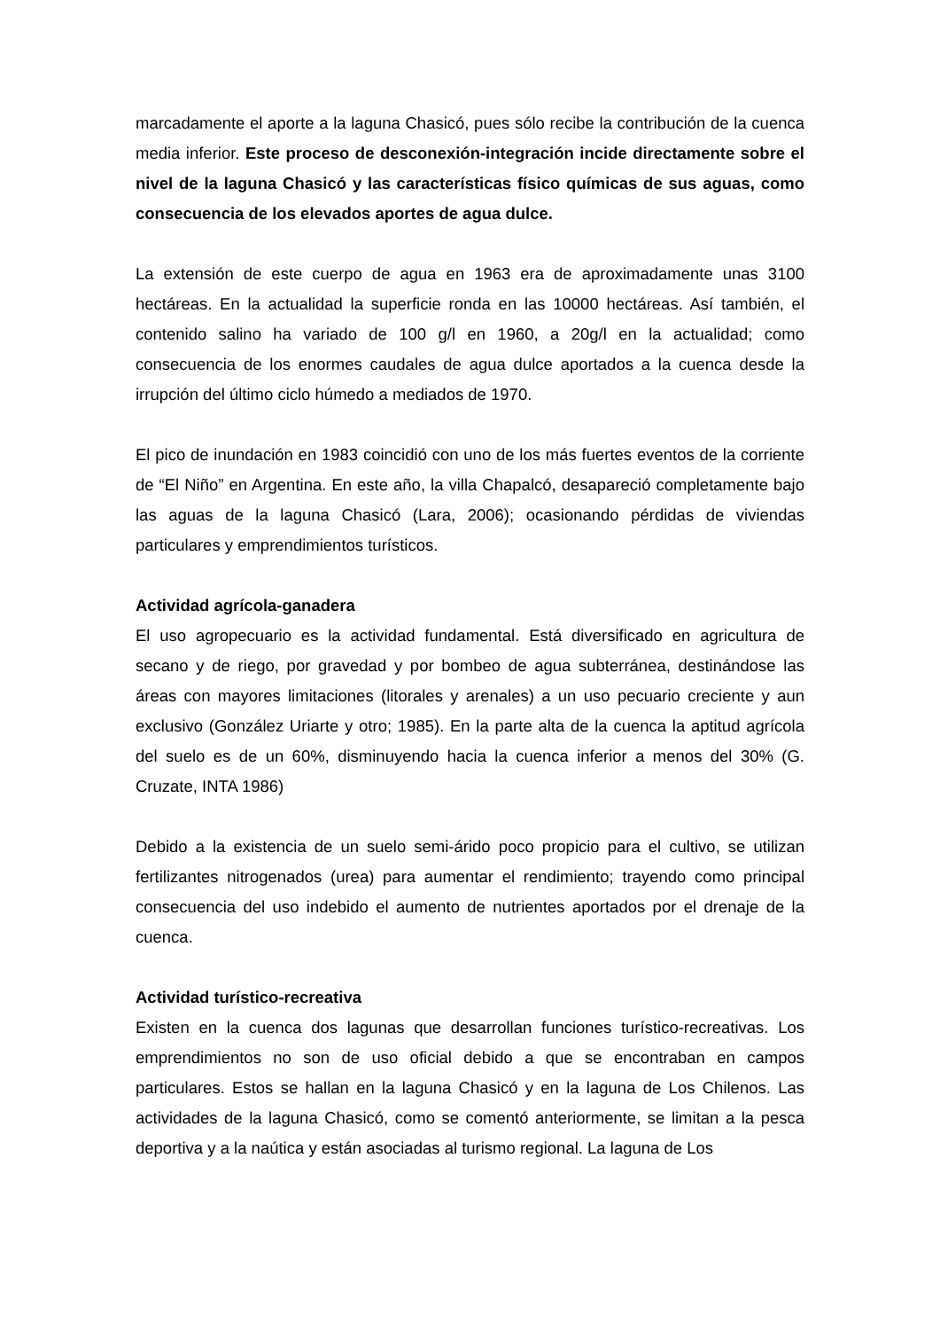marcadamente el aporte a la laguna Chasicó, pues sólo recibe la contribución de la cuenca media inferior. Este proceso de desconexión-integración incide directamente sobre el nivel de la laguna Chasicó y las características físico químicas de sus aguas, como consecuencia de los elevados aportes de agua dulce.
La extensión de este cuerpo de agua en 1963 era de aproximadamente unas 3100 hectáreas. En la actualidad la superficie ronda en las 10000 hectáreas. Así también, el contenido salino ha variado de 100 g/l en 1960, a 20g/l en la actualidad; como consecuencia de los enormes caudales de agua dulce aportados a la cuenca desde la irrupción del último ciclo húmedo a mediados de 1970.
El pico de inundación en 1983 coincidió con uno de los más fuertes eventos de la corriente de “El Niño” en Argentina. En este año, la villa Chapalcó, desapareció completamente bajo las aguas de la laguna Chasicó (Lara, 2006); ocasionando pérdidas de viviendas particulares y emprendimientos turísticos.
Actividad agrícola-ganadera
El uso agropecuario es la actividad fundamental. Está diversificado en agricultura de secano y de riego, por gravedad y por bombeo de agua subterránea, destinándose las áreas con mayores limitaciones (litorales y arenales) a un uso pecuario creciente y aun exclusivo (González Uriarte y otro; 1985). En la parte alta de la cuenca la aptitud agrícola del suelo es de un 60%, disminuyendo hacia la cuenca inferior a menos del 30% (G. Cruzate, INTA 1986)
Debido a la existencia de un suelo semi-árido poco propicio para el cultivo, se utilizan fertilizantes nitrogenados (urea) para aumentar el rendimiento; trayendo como principal consecuencia del uso indebido el aumento de nutrientes aportados por el drenaje de la cuenca.
Actividad turístico-recreativa
Existen en la cuenca dos lagunas que desarrollan funciones turístico-recreativas. Los emprendimientos no son de uso oficial debido a que se encontraban en campos particulares. Estos se hallan en la laguna Chasicó y en la laguna de Los Chilenos. Las actividades de la laguna Chasicó, como se comentó anteriormente, se limitan a la pesca deportiva y a la naútica y están asociadas al turismo regional. La laguna de Los